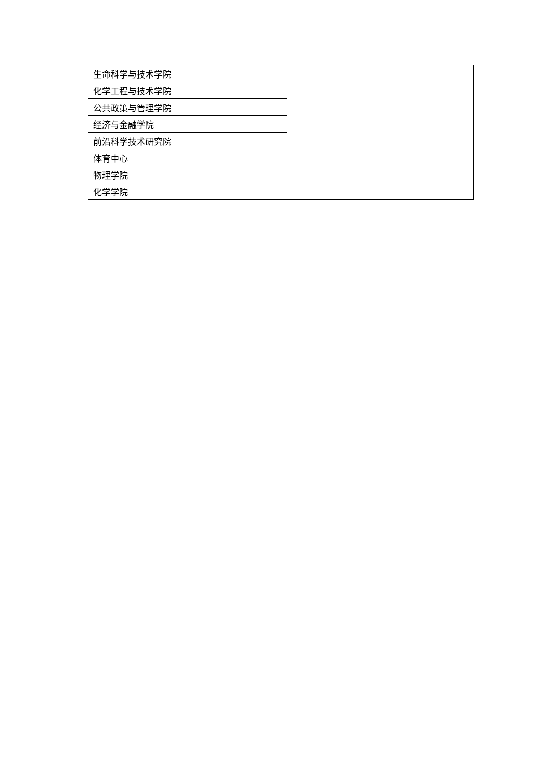| 生命科学与技术学院 | |
| 化学工程与技术学院 | |
| 公共政策与管理学院 | |
| 经济与金融学院 | |
| 前沿科学技术研究院 | |
| 体育中心 | |
| 物理学院 | |
| 化学学院 | |